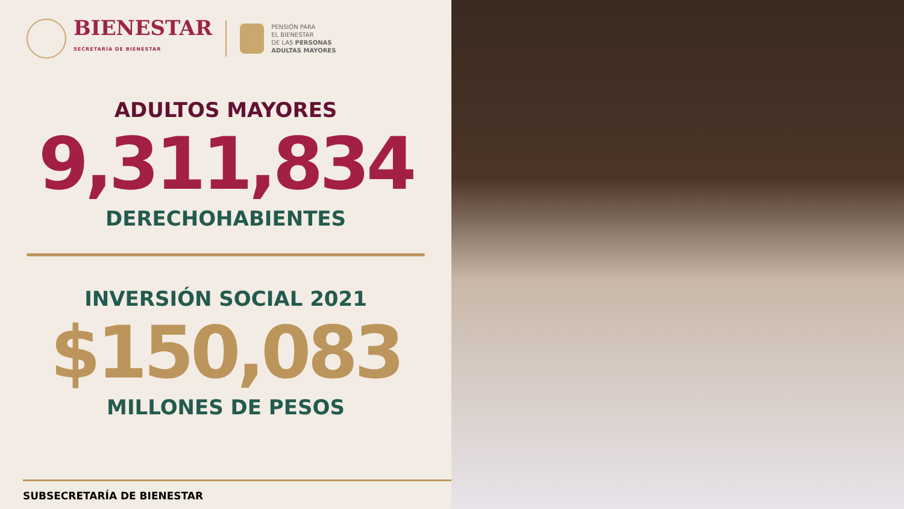BIENESTAR
SECRETARÍA DE BIENESTAR
PENSIÓN PARA
EL BIENESTAR
DE LAS PERSONAS
ADULTAS MAYORES
ADULTOS MAYORES
9,311,834
DERECHOHABIENTES
INVERSIÓN SOCIAL 2021
$150,083
MILLONES DE PESOS
SUBSECRETARÍA DE BIENESTAR